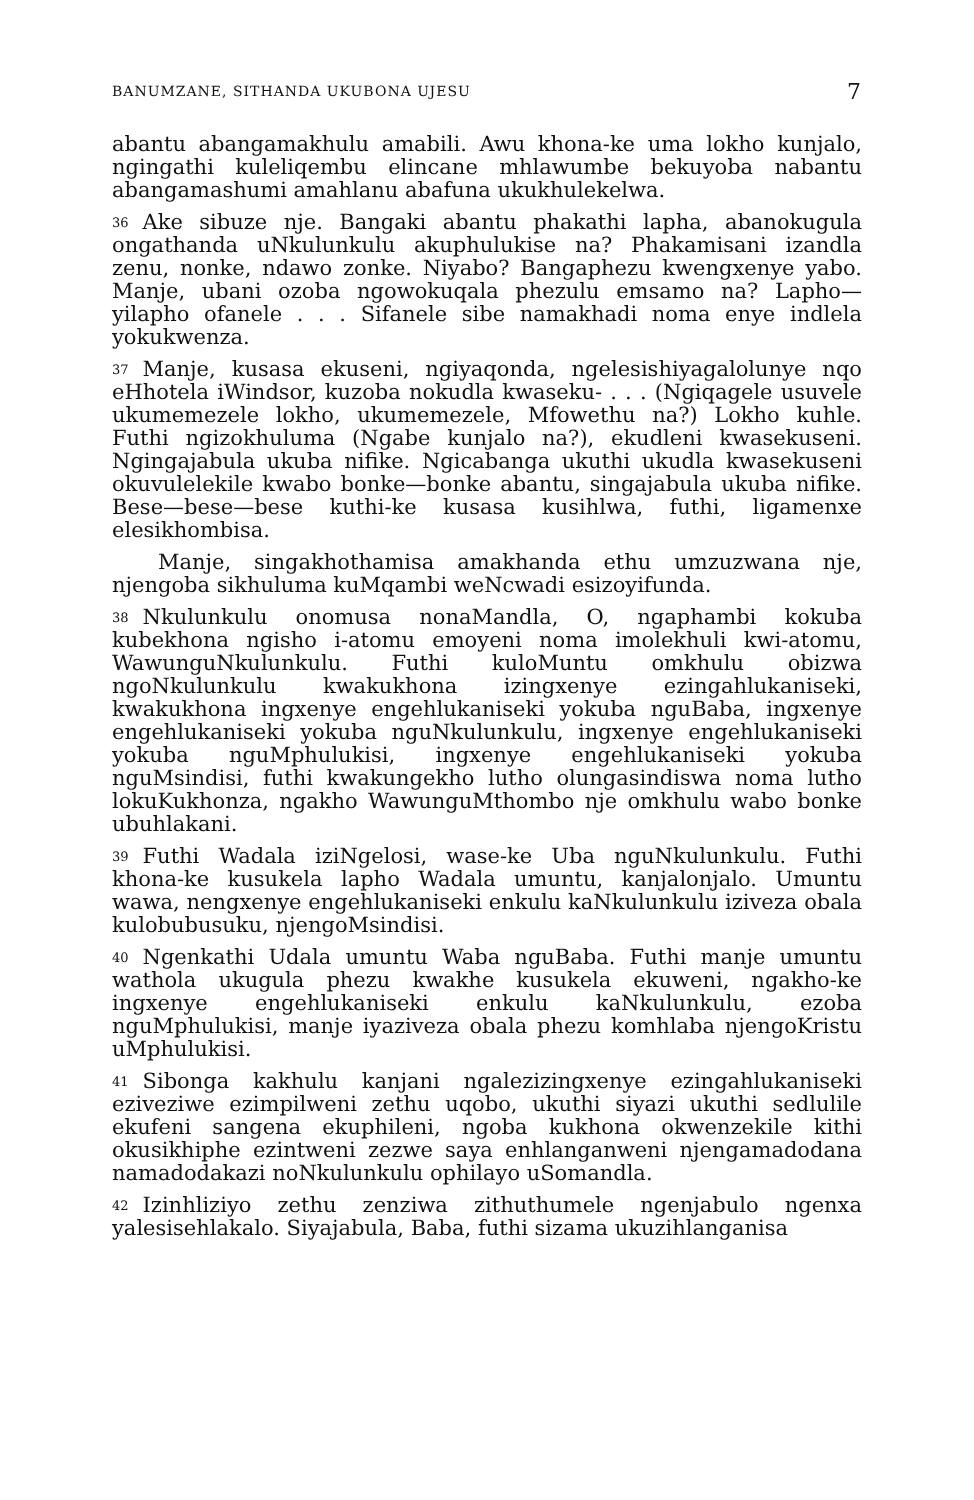BANUMZANE, SITHANDA UKUBONA UJESU 7
abantu abangamakhulu amabili. Awu khona-ke uma lokho kunjalo, ngingathi kuleliqembu elincane mhlawumbe bekuyoba nabantu abangamashumi amahlanu abafuna ukukhulekelwa.
36 Ake sibuze nje. Bangaki abantu phakathi lapha, abanokugula ongathanda uNkulunkulu akuphulukise na? Phakamisani izandla zenu, nonke, ndawo zonke. Niyabo? Bangaphezu kwengxenye yabo. Manje, ubani ozoba ngowokuqala phezulu emsamo na? Lapho—yilapho ofanele . . . Sifanele sibe namakhadi noma enye indlela yokukwenza.
37 Manje, kusasa ekuseni, ngiyaqonda, ngelesishiyagalolunye nqo eHhotela iWindsor, kuzoba nokudla kwaseku- . . . (Ngiqagele usuvele ukumemezele lokho, ukumemezele, Mfowethu na?) Lokho kuhle. Futhi ngizokhuluma (Ngabe kunjalo na?), ekudleni kwasekuseni. Ngingajabula ukuba nifike. Ngicabanga ukuthi ukudla kwasekuseni okuvulelekile kwabo bonke—bonke abantu, singajabula ukuba nifike. Bese—bese—bese kuthi-ke kusasa kusihlwa, futhi, ligamenxe elesikhombisa.
Manje, singakhothamisa amakhanda ethu umzuzwana nje, njengoba sikhuluma kuMqambi weNcwadi esizoyifunda.
38 Nkulunkulu onomusa nonaMandla, O, ngaphambi kokuba kubekhona ngisho i-atomu emoyeni noma imolekhuli kwi-atomu, WawunguNkulunkulu. Futhi kuloMuntu omkhulu obizwa ngoNkulunkulu kwakukhona izingxenye ezingahlukaniseki, kwakukhona ingxenye engehlukaniseki yokuba nguBaba, ingxenye engehlukaniseki yokuba nguNkulunkulu, ingxenye engehlukaniseki yokuba nguMphulukisi, ingxenye engehlukaniseki yokuba nguMsindisi, futhi kwakungekho lutho olungasindiswa noma lutho lokuKukhonza, ngakho WawunguMthombo nje omkhulu wabo bonke ubuhlakani.
39 Futhi Wadala iziNgelosi, wase-ke Uba nguNkulunkulu. Futhi khona-ke kusukela lapho Wadala umuntu, kanjalonjalo. Umuntu wawa, nengxenye engehlukaniseki enkulu kaNkulunkulu iziveza obala kulobubusuku, njengoMsindisi.
40 Ngenkathi Udala umuntu Waba nguBaba. Futhi manje umuntu wathola ukugula phezu kwakhe kusukela ekuweni, ngakho-ke ingxenye engehlukaniseki enkulu kaNkulunkulu, ezoba nguMphulukisi, manje iyaziveza obala phezu komhlaba njengoKristu uMphulukisi.
41 Sibonga kakhulu kanjani ngalezizingxenye ezingahlukaniseki eziveziwe ezimpilweni zethu uqobo, ukuthi siyazi ukuthi sedlulile ekufeni sangena ekuphileni, ngoba kukhona okwenzekile kithi okusikhiphe ezintweni zezwe saya enhlanganweni njengamadodana namadodakazi noNkulunkulu ophilayo uSomandla.
42 Izinhliziyo zethu zenziwa zithuthumele ngenjabulo ngenxa yalesisehlakalo. Siyajabula, Baba, futhi sizama ukuzihlanganisa